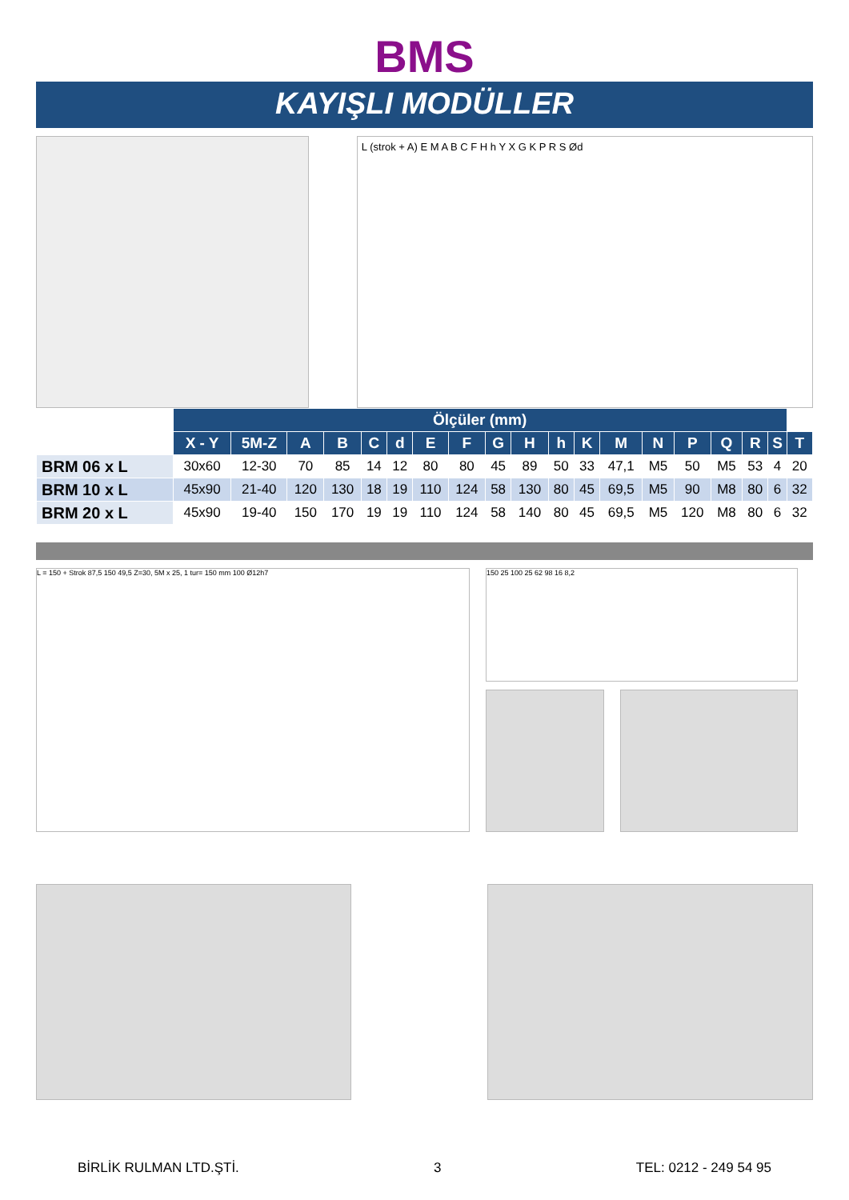BMS
KAYIŞLI MODÜLLER
L (strok + A) E M A B C F H h Y X G K P R S Ød
| | Ölçüler (mm) | | | | | | | | | | | | | | | | | | |
| | X - Y | 5M-Z | A | B | C | d | E | F | G | H | h | K | M | N | P | Q | R | S | T |
| BRM 06 x L | 30x60 | 12-30 | 70 | 85 | 14 | 12 | 80 | 80 | 45 | 89 | 50 | 33 | 47,1 | M5 | 50 | M5 | 53 | 4 | 20 |
| BRM 10 x L | 45x90 | 21-40 | 120 | 130 | 18 | 19 | 110 | 124 | 58 | 130 | 80 | 45 | 69,5 | M5 | 90 | M8 | 80 | 6 | 32 |
| BRM 20 x L | 45x90 | 19-40 | 150 | 170 | 19 | 19 | 110 | 124 | 58 | 140 | 80 | 45 | 69,5 | M5 | 120 | M8 | 80 | 6 | 32 |
L = 150 + Strok 87,5 150 49,5 Z=30, 5M x 25, 1 tur= 150 mm 100 Ø12h7
150 25 100 25 62 98 16 8,2
BİRLİK RULMAN LTD.ŞTİ. 3 TEL: 0212 - 249 54 95